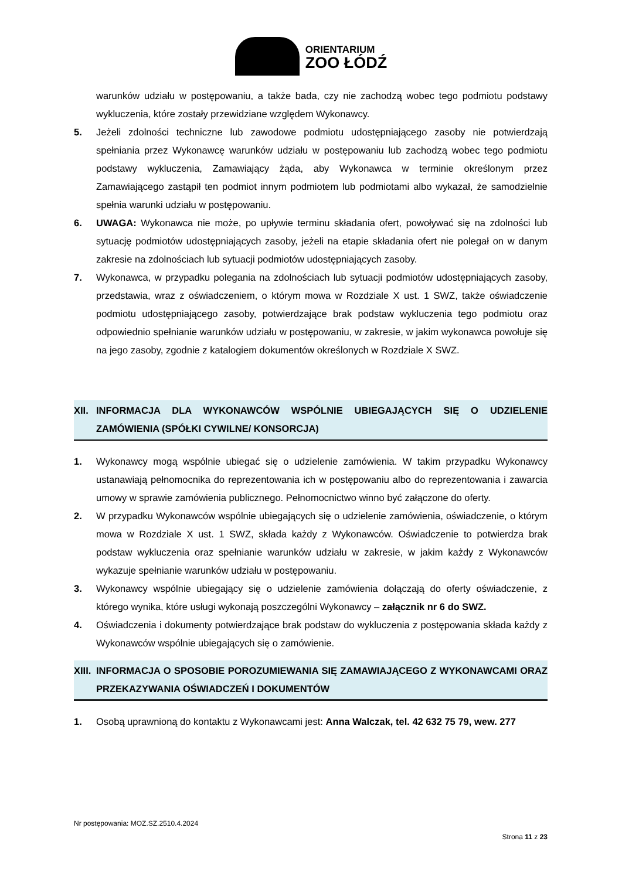ORIENTARIUM
ZOO ŁÓDŹ
warunków udziału w postępowaniu, a także bada, czy nie zachodzą wobec tego podmiotu podstawy wykluczenia, które zostały przewidziane względem Wykonawcy.
5. Jeżeli zdolności techniczne lub zawodowe podmiotu udostępniającego zasoby nie potwierdzają spełniania przez Wykonawcę warunków udziału w postępowaniu lub zachodzą wobec tego podmiotu podstawy wykluczenia, Zamawiający żąda, aby Wykonawca w terminie określonym przez Zamawiającego zastąpił ten podmiot innym podmiotem lub podmiotami albo wykazał, że samodzielnie spełnia warunki udziału w postępowaniu.
6. UWAGA: Wykonawca nie może, po upływie terminu składania ofert, powoływać się na zdolności lub sytuację podmiotów udostępniających zasoby, jeżeli na etapie składania ofert nie polegał on w danym zakresie na zdolnościach lub sytuacji podmiotów udostępniających zasoby.
7. Wykonawca, w przypadku polegania na zdolnościach lub sytuacji podmiotów udostępniających zasoby, przedstawia, wraz z oświadczeniem, o którym mowa w Rozdziale X ust. 1 SWZ, także oświadczenie podmiotu udostępniającego zasoby, potwierdzające brak podstaw wykluczenia tego podmiotu oraz odpowiednio spełnianie warunków udziału w postępowaniu, w zakresie, w jakim wykonawca powołuje się na jego zasoby, zgodnie z katalogiem dokumentów określonych w Rozdziale X SWZ.
XII. INFORMACJA DLA WYKONAWCÓW WSPÓLNIE UBIEGAJĄCYCH SIĘ O UDZIELENIE ZAMÓWIENIA (SPÓŁKI CYWILNE/ KONSORCJA)
1. Wykonawcy mogą wspólnie ubiegać się o udzielenie zamówienia. W takim przypadku Wykonawcy ustanawiają pełnomocnika do reprezentowania ich w postępowaniu albo do reprezentowania i zawarcia umowy w sprawie zamówienia publicznego. Pełnomocnictwo winno być załączone do oferty.
2. W przypadku Wykonawców wspólnie ubiegających się o udzielenie zamówienia, oświadczenie, o którym mowa w Rozdziale X ust. 1 SWZ, składa każdy z Wykonawców. Oświadczenie to potwierdza brak podstaw wykluczenia oraz spełnianie warunków udziału w zakresie, w jakim każdy z Wykonawców wykazuje spełnianie warunków udziału w postępowaniu.
3. Wykonawcy wspólnie ubiegający się o udzielenie zamówienia dołączają do oferty oświadczenie, z którego wynika, które usługi wykonają poszczególni Wykonawcy – załącznik nr 6 do SWZ.
4. Oświadczenia i dokumenty potwierdzające brak podstaw do wykluczenia z postępowania składa każdy z Wykonawców wspólnie ubiegających się o zamówienie.
XIII. INFORMACJA O SPOSOBIE POROZUMIEWANIA SIĘ ZAMAWIAJĄCEGO Z WYKONAWCAMI ORAZ PRZEKAZYWANIA OŚWIADCZEŃ I DOKUMENTÓW
1. Osobą uprawnioną do kontaktu z Wykonawcami jest: Anna Walczak, tel. 42 632 75 79, wew. 277
Nr postępowania: MOZ.SZ.2510.4.2024
Strona 11 z 23